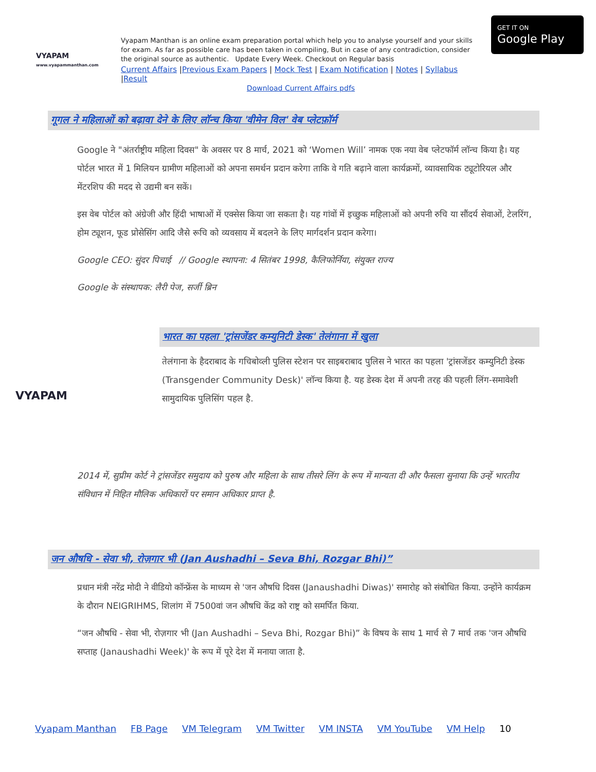VYAPAM
www.vyapammanthan.com
Vyapam Manthan is an online exam preparation portal which help you to analyse yourself and your skills for exam. As far as possible care has been taken in compiling, But in case of any contradiction, consider the original source as authentic. Update Every Week. Checkout on Regular basis
Current Affairs |Previous Exam Papers | Mock Test | Exam Notification | Notes | Syllabus |Result
Download Current Affairs pdfs
GET IT ON
Google Play
गूगल ने महिलाओं को बढ़ावा देने के लिए लॉन्च किया 'वीमेन विल' वेब प्लेटफ़ॉर्म
Google ने "अंतर्राष्ट्रीय महिला दिवस" के अवसर पर 8 मार्च, 2021 को ‘Women Will’ नामक एक नया वेब प्लेटफॉर्म लॉन्च किया है। यह पोर्टल भारत में 1 मिलियन ग्रामीण महिलाओं को अपना समर्थन प्रदान करेगा ताकि वे गति बढ़ाने वाला कार्यक्रमों, व्यावसायिक ट्यूटोरियल और मेंटरशिप की मदद से उद्यमी बन सकें।
इस वेब पोर्टल को अंग्रेजी और हिंदी भाषाओं में एक्सेस किया जा सकता है। यह गांवों में इच्छुक महिलाओं को अपनी रुचि या सौंदर्य सेवाओं, टेलरिंग, होम ट्यूशन, फूड प्रोसेसिंग आदि जैसे रूचि को व्यवसाय में बदलने के लिए मार्गदर्शन प्रदान करेगा।
Google CEO: सुंदर पिचाई // Google स्थापना: 4 सितंबर 1998, कैलिफोर्निया, संयुक्त राज्य
Google के संस्थापक: लैरी पेज, सर्जी ब्रिन
VYAPAM
भारत का पहला 'ट्रांसजेंडर कम्युनिटी डेस्क' तेलंगाना में खुला
तेलंगाना के हैदराबाद के गचिबोव्ली पुलिस स्टेशन पर साइबराबाद पुलिस ने भारत का पहला 'ट्रांसजेंडर कम्युनिटी डेस्क (Transgender Community Desk)' लॉन्च किया है. यह डेस्क देश में अपनी तरह की पहली लिंग-समावेशी सामुदायिक पुलिसिंग पहल है.
2014 में, सुप्रीम कोर्ट ने ट्रांसजेंडर समुदाय को पुरुष और महिला के साथ तीसरे लिंग के रूप में मान्यता दी और फैसला सुनाया कि उन्हें भारतीय संविधान में निहित मौलिक अधिकारों पर समान अधिकार प्राप्त है.
जन औषधि - सेवा भी, रोज़गार भी (Jan Aushadhi – Seva Bhi, Rozgar Bhi)”
प्रधान मंत्री नरेंद्र मोदी ने वीडियो कॉन्फ्रेंस के माध्यम से 'जन औषधि दिवस (Janaushadhi Diwas)' समारोह को संबोधित किया. उन्होंने कार्यक्रम के दौरान NEIGRIHMS, शिलांग में 7500वां जन औषधि केंद्र को राष्ट्र को समर्पित किया.
“जन औषधि - सेवा भी, रोज़गार भी (Jan Aushadhi – Seva Bhi, Rozgar Bhi)” के विषय के साथ 1 मार्च से 7 मार्च तक 'जन औषधि सप्ताह (Janaushadhi Week)' के रूप में पूरे देश में मनाया जाता है.
Vyapam Manthan FB Page VM Telegram VM Twitter VM INSTA VM YouTube VM Help 10